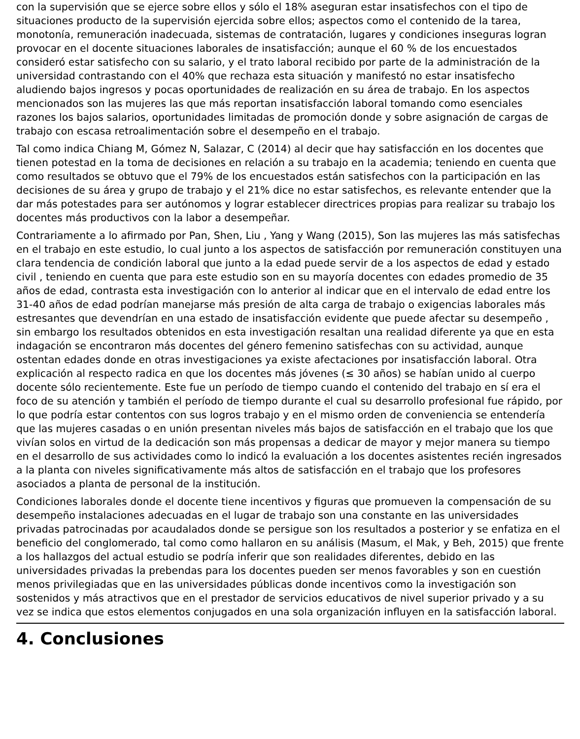con la supervisión que se ejerce sobre ellos y sólo el 18% aseguran estar insatisfechos con el tipo de situaciones producto de la supervisión ejercida sobre ellos; aspectos como el contenido de la tarea, monotonía, remuneración inadecuada, sistemas de contratación, lugares y condiciones inseguras logran provocar en el docente situaciones laborales de insatisfacción; aunque el 60 % de los encuestados consideró estar satisfecho con su salario, y el trato laboral recibido por parte de la administración de la universidad contrastando con el 40% que rechaza esta situación y manifestó no estar insatisfecho aludiendo bajos ingresos y pocas oportunidades de realización en su área de trabajo. En los aspectos mencionados son las mujeres las que más reportan insatisfacción laboral tomando como esenciales razones los bajos salarios, oportunidades limitadas de promoción donde y sobre asignación de cargas de trabajo con escasa retroalimentación sobre el desempeño en el trabajo.
Tal como indica Chiang M, Gómez N, Salazar, C (2014) al decir que hay satisfacción en los docentes que tienen potestad en la toma de decisiones en relación a su trabajo en la academia; teniendo en cuenta que como resultados se obtuvo que el 79% de los encuestados están satisfechos con la participación en las decisiones de su área y grupo de trabajo y el 21% dice no estar satisfechos, es relevante entender que la dar más potestades para ser autónomos y lograr establecer directrices propias para realizar su trabajo los docentes más productivos con la labor a desempeñar.
Contrariamente a lo afirmado por Pan, Shen, Liu , Yang y Wang (2015), Son las mujeres las más satisfechas en el trabajo en este estudio, lo cual junto a los aspectos de satisfacción por remuneración constituyen una clara tendencia de condición laboral que junto a la edad puede servir de a los aspectos de edad y estado civil , teniendo en cuenta que para este estudio son en su mayoría docentes con edades promedio de 35 años de edad, contrasta esta investigación con lo anterior al indicar que en el intervalo de edad entre los 31-40 años de edad podrían manejarse más presión de alta carga de trabajo o exigencias laborales más estresantes que devendrían en una estado de insatisfacción evidente que puede afectar su desempeño , sin embargo los resultados obtenidos en esta investigación resaltan una realidad diferente ya que en esta indagación se encontraron más docentes del género femenino satisfechas con su actividad, aunque ostentan edades donde en otras investigaciones ya existe afectaciones por insatisfacción laboral. Otra explicación al respecto radica en que los docentes más jóvenes (≤ 30 años) se habían unido al cuerpo docente sólo recientemente. Este fue un período de tiempo cuando el contenido del trabajo en sí era el foco de su atención y también el período de tiempo durante el cual su desarrollo profesional fue rápido, por lo que podría estar contentos con sus logros trabajo y en el mismo orden de conveniencia se entendería que las mujeres casadas o en unión presentan niveles más bajos de satisfacción en el trabajo que los que vivían solos en virtud de la dedicación son más propensas a dedicar de mayor y mejor manera su tiempo en el desarrollo de sus actividades como lo indicó la evaluación a los docentes asistentes recién ingresados a la planta con niveles significativamente más altos de satisfacción en el trabajo que los profesores asociados a planta de personal de la institución.
Condiciones laborales donde el docente tiene incentivos y figuras que promueven la compensación de su desempeño instalaciones adecuadas en el lugar de trabajo son una constante en las universidades privadas patrocinadas por acaudalados donde se persigue son los resultados a posterior y se enfatiza en el beneficio del conglomerado, tal como como hallaron en su análisis (Masum, el Mak, y Beh, 2015) que frente a los hallazgos del actual estudio se podría inferir que son realidades diferentes, debido en las universidades privadas la prebendas para los docentes pueden ser menos favorables y son en cuestión menos privilegiadas que en las universidades públicas donde incentivos como la investigación son sostenidos y más atractivos que en el prestador de servicios educativos de nivel superior privado y a su vez se indica que estos elementos conjugados en una sola organización influyen en la satisfacción laboral.
4. Conclusiones